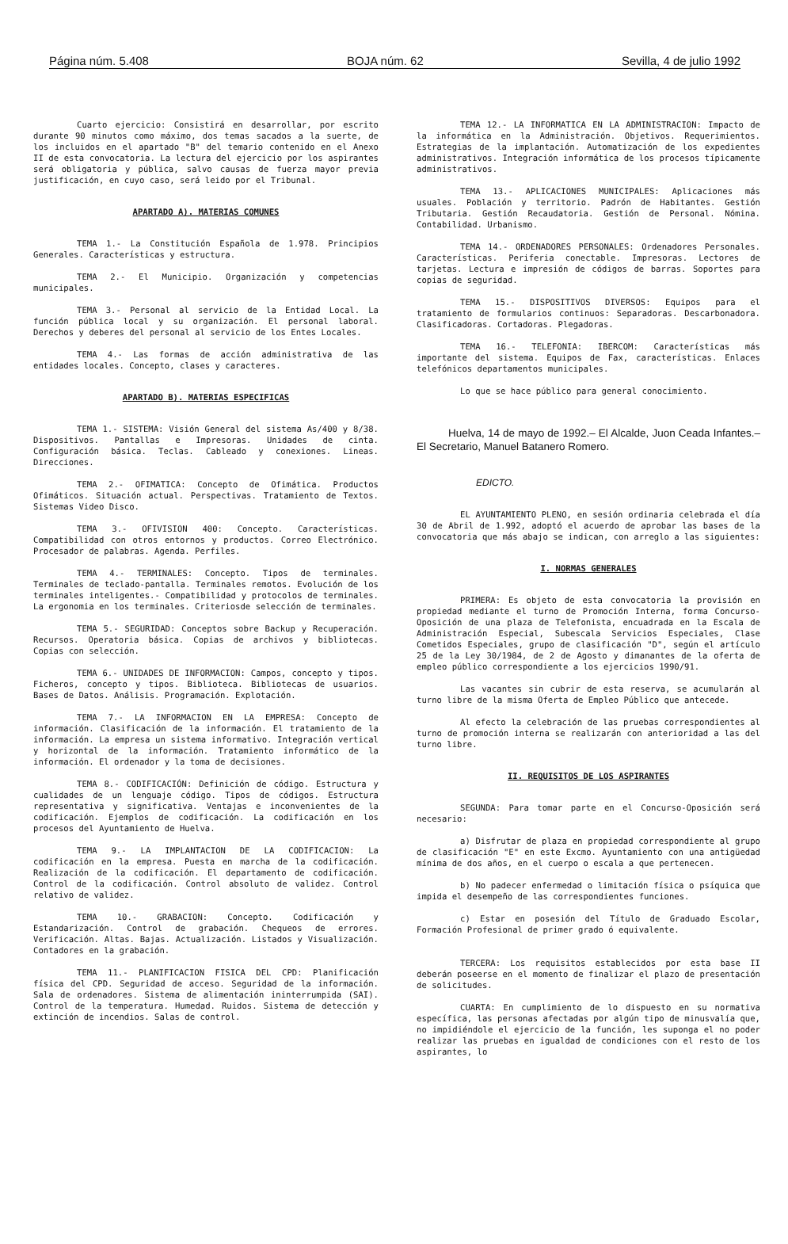Página núm. 5.408 BOJA núm. 62 Sevilla, 4 de julio 1992
Cuarto ejercicio: Consistirá en desarrollar, por escrito durante 90 minutos como máximo, dos temas sacados a la suerte, de los incluidos en el apartado "B" del temario contenido en el Anexo II de esta convocatoria. La lectura del ejercicio por los aspirantes será obligatoria y pública, salvo causas de fuerza mayor previa justificación, en cuyo caso, será leido por el Tribunal.
APARTADO A). MATERIAS COMUNES
TEMA 1.- La Constitución Española de 1.978. Principios Generales. Características y estructura.
TEMA 2.- El Municipio. Organización y competencias municipales.
TEMA 3.- Personal al servicio de la Entidad Local. La función pública local y su organización. El personal laboral. Derechos y deberes del personal al servicio de los Entes Locales.
TEMA 4.- Las formas de acción administrativa de las entidades locales. Concepto, clases y caracteres.
APARTADO B). MATERIAS ESPECIFICAS
TEMA 1.- SISTEMA: Visión General del sistema As/400 y 8/38. Dispositivos. Pantallas e Impresoras. Unidades de cinta. Configuración básica. Teclas. Cableado y conexiones. Lineas. Direcciones.
TEMA 2.- OFIMATICA: Concepto de Ofimática. Productos Ofimáticos. Situación actual. Perspectivas. Tratamiento de Textos. Sistemas Video Disco.
TEMA 3.- OFIVISION 400: Concepto. Características. Compatibilidad con otros entornos y productos. Correo Electrónico. Procesador de palabras. Agenda. Perfiles.
TEMA 4.- TERMINALES: Concepto. Tipos de terminales. Terminales de teclado-pantalla. Terminales remotos. Evolución de los terminales inteligentes.- Compatibilidad y protocolos de terminales. La ergonomia en los terminales. Criteriosde selección de terminales.
TEMA 5.- SEGURIDAD: Conceptos sobre Backup y Recuperación. Recursos. Operatoria básica. Copias de archivos y bibliotecas. Copias con selección.
TEMA 6.- UNIDADES DE INFORMACION: Campos, concepto y tipos. Ficheros, concepto y tipos. Biblioteca. Bibliotecas de usuarios. Bases de Datos. Análisis. Programación. Explotación.
TEMA 7.- LA INFORMACION EN LA EMPRESA: Concepto de información. Clasificación de la información. El tratamiento de la información. La empresa un sistema informativo. Integración vertical y horizontal de la información. Tratamiento informático de la información. El ordenador y la toma de decisiones.
TEMA 8.- CODIFICACIÓN: Definición de código. Estructura y cualidades de un lenguaje código. Tipos de códigos. Estructura representativa y significativa. Ventajas e inconvenientes de la codificación. Ejemplos de codificación. La codificación en los procesos del Ayuntamiento de Huelva.
TEMA 9.- LA IMPLANTACION DE LA CODIFICACION: La codificación en la empresa. Puesta en marcha de la codificación. Realización de la codificación. El departamento de codificación. Control de la codificación. Control absoluto de validez. Control relativo de validez.
TEMA 10.- GRABACION: Concepto. Codificación y Estandarización. Control de grabación. Chequeos de errores. Verificación. Altas. Bajas. Actualización. Listados y Visualización. Contadores en la grabación.
TEMA 11.- PLANIFICACION FISICA DEL CPD: Planificación física del CPD. Seguridad de acceso. Seguridad de la información. Sala de ordenadores. Sistema de alimentación ininterrumpida (SAI). Control de la temperatura. Humedad. Ruidos. Sistema de detección y extinción de incendios. Salas de control.
TEMA 12.- LA INFORMATICA EN LA ADMINISTRACION: Impacto de la informática en la Administración. Objetivos. Requerimientos. Estrategias de la implantación. Automatización de los expedientes administrativos. Integración informática de los procesos típicamente administrativos.
TEMA 13.- APLICACIONES MUNICIPALES: Aplicaciones más usuales. Población y territorio. Padrón de Habitantes. Gestión Tributaria. Gestión Recaudatoria. Gestión de Personal. Nómina. Contabilidad. Urbanismo.
TEMA 14.- ORDENADORES PERSONALES: Ordenadores Personales. Características. Periferia conectable. Impresoras. Lectores de tarjetas. Lectura e impresión de códigos de barras. Soportes para copias de seguridad.
TEMA 15.- DISPOSITIVOS DIVERSOS: Equipos para el tratamiento de formularios continuos: Separadoras. Descarbonadora. Clasificadoras. Cortadoras. Plegadoras.
TEMA 16.- TELEFONIA: IBERCOM: Características más importante del sistema. Equipos de Fax, características. Enlaces telefónicos departamentos municipales.
Lo que se hace público para general conocimiento.
Huelva, 14 de mayo de 1992.– El Alcalde, Juon Ceada Infantes.– El Secretario, Manuel Batanero Romero.
EDICTO.
EL AYUNTAMIENTO PLENO, en sesión ordinaria celebrada el día 30 de Abril de 1.992, adoptó el acuerdo de aprobar las bases de la convocatoria que más abajo se indican, con arreglo a las siguientes:
I. NORMAS GENERALES
PRIMERA: Es objeto de esta convocatoria la provisión en propiedad mediante el turno de Promoción Interna, forma Concurso-Oposición de una plaza de Telefonista, encuadrada en la Escala de Administración Especial, Subescala Servicios Especiales, Clase Cometidos Especiales, grupo de clasificación "D", según el artículo 25 de la Ley 30/1984, de 2 de Agosto y dimanantes de la oferta de empleo público correspondiente a los ejercicios 1990/91.
Las vacantes sin cubrir de esta reserva, se acumularán al turno libre de la misma Oferta de Empleo Público que antecede.
Al efecto la celebración de las pruebas correspondientes al turno de promoción interna se realizarán con anterioridad a las del turno libre.
II. REQUISITOS DE LOS ASPIRANTES
SEGUNDA: Para tomar parte en el Concurso-Oposición será necesario:
a) Disfrutar de plaza en propiedad correspondiente al grupo de clasificación "E" en este Excmo. Ayuntamiento con una antigüedad mínima de dos años, en el cuerpo o escala a que pertenecen.
b) No padecer enfermedad o limitación física o psíquica que impida el desempeño de las correspondientes funciones.
c) Estar en posesión del Título de Graduado Escolar, Formación Profesional de primer grado ó equivalente.
TERCERA: Los requisitos establecidos por esta base II deberán poseerse en el momento de finalizar el plazo de presentación de solicitudes.
CUARTA: En cumplimiento de lo dispuesto en su normativa específica, las personas afectadas por algún tipo de minusvalía que, no impidiéndole el ejercicio de la función, les suponga el no poder realizar las pruebas en igualdad de condiciones con el resto de los aspirantes, lo